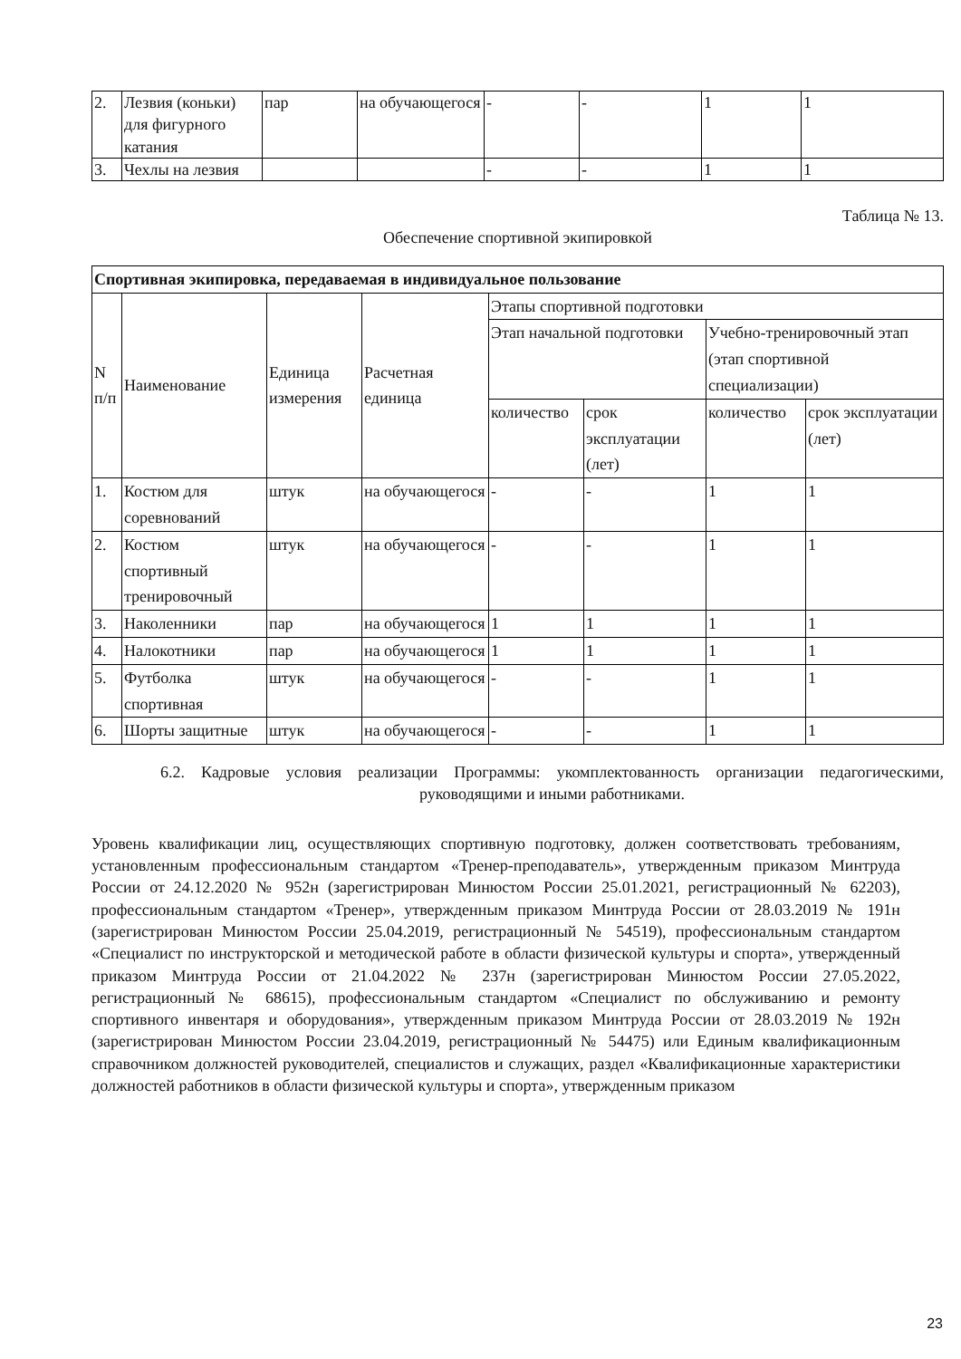| 2. | Лезвия (коньки) для фигурного катания | пар | на обучающегося | - | - | 1 | 1 |
| 3. | Чехлы на лезвия | | | - | - | 1 | 1 |
Таблица № 13.
Обеспечение спортивной экипировкой
| Спортивная экипировка, передаваемая в индивидуальное пользование | | | | | | | |
| --- | --- | --- | --- | --- | --- | --- | --- |
| N п/п | Наименование | Единица измерения | Расчетная единица | Этапы спортивной подготовки | | | |
| | | | | Этап начальной подготовки | | Учебно-тренировочный этап (этап спортивной специализации) | |
| | | | | количество | срок эксплуатации (лет) | количество | срок эксплуатации (лет) |
| 1. | Костюм для соревнований | штук | на обучающегося | - | - | 1 | 1 |
| 2. | Костюм спортивный тренировочный | штук | на обучающегося | - | - | 1 | 1 |
| 3. | Наколенники | пар | на обучающегося | 1 | 1 | 1 | 1 |
| 4. | Налокотники | пар | на обучающегося | 1 | 1 | 1 | 1 |
| 5. | Футболка спортивная | штук | на обучающегося | - | - | 1 | 1 |
| 6. | Шорты защитные | штук | на обучающегося | - | - | 1 | 1 |
6.2. Кадровые условия реализации Программы: укомплектованность организации педагогическими, руководящими и иными работниками.
Уровень квалификации лиц, осуществляющих спортивную подготовку, должен соответствовать требованиям, установленным профессиональным стандартом «Тренер-преподаватель», утвержденным приказом Минтруда России от 24.12.2020 № 952н (зарегистрирован Минюстом России 25.01.2021, регистрационный № 62203), профессиональным стандартом «Тренер», утвержденным приказом Минтруда России от 28.03.2019 № 191н (зарегистрирован Минюстом России 25.04.2019, регистрационный № 54519), профессиональным стандартом «Специалист по инструкторской и методической работе в области физической культуры и спорта», утвержденный приказом Минтруда России от 21.04.2022 № 237н (зарегистрирован Минюстом России 27.05.2022, регистрационный № 68615), профессиональным стандартом «Специалист по обслуживанию и ремонту спортивного инвентаря и оборудования», утвержденным приказом Минтруда России от 28.03.2019 № 192н (зарегистрирован Минюстом России 23.04.2019, регистрационный № 54475) или Единым квалификационным справочником должностей руководителей, специалистов и служащих, раздел «Квалификационные характеристики должностей работников в области физической культуры и спорта», утвержденным приказом
23